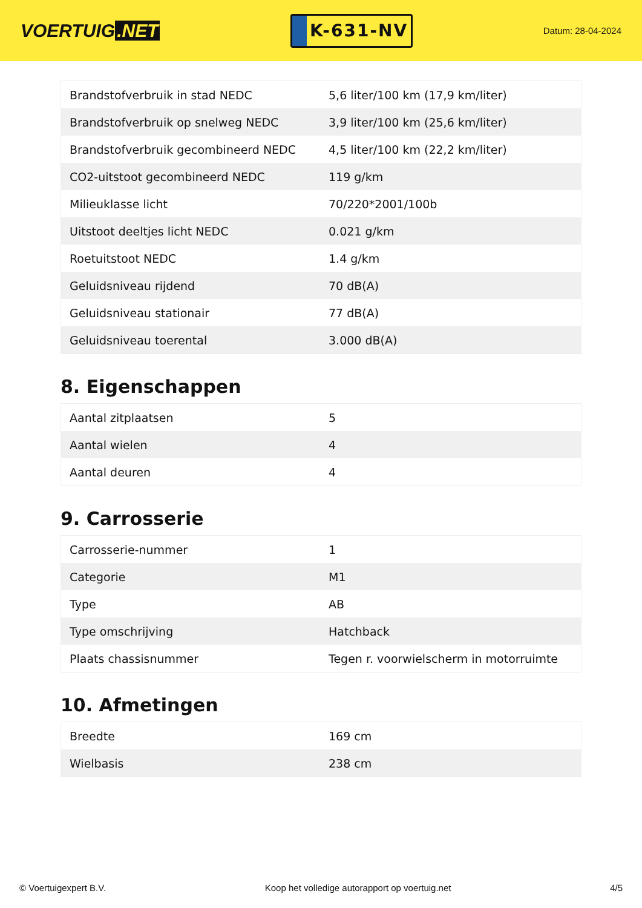VOERTUIG.NET
K-631-NV
Datum: 28-04-2024
| Brandstofverbruik in stad NEDC | 5,6 liter/100 km (17,9 km/liter) |
| Brandstofverbruik op snelweg NEDC | 3,9 liter/100 km (25,6 km/liter) |
| Brandstofverbruik gecombineerd NEDC | 4,5 liter/100 km (22,2 km/liter) |
| CO2-uitstoot gecombineerd NEDC | 119 g/km |
| Milieuklasse licht | 70/220*2001/100b |
| Uitstoot deeltjes licht NEDC | 0.021 g/km |
| Roetuitstoot NEDC | 1.4 g/km |
| Geluidsniveau rijdend | 70 dB(A) |
| Geluidsniveau stationair | 77 dB(A) |
| Geluidsniveau toerental | 3.000 dB(A) |
8. Eigenschappen
| Aantal zitplaatsen | 5 |
| Aantal wielen | 4 |
| Aantal deuren | 4 |
9. Carrosserie
| Carrosserie-nummer | 1 |
| Categorie | M1 |
| Type | AB |
| Type omschrijving | Hatchback |
| Plaats chassisnummer | Tegen r. voorwielscherm in motorruimte |
10. Afmetingen
| Breedte | 169 cm |
| Wielbasis | 238 cm |
© Voertuigexpert B.V. Koop het volledige autorapport op voertuig.net 4/5